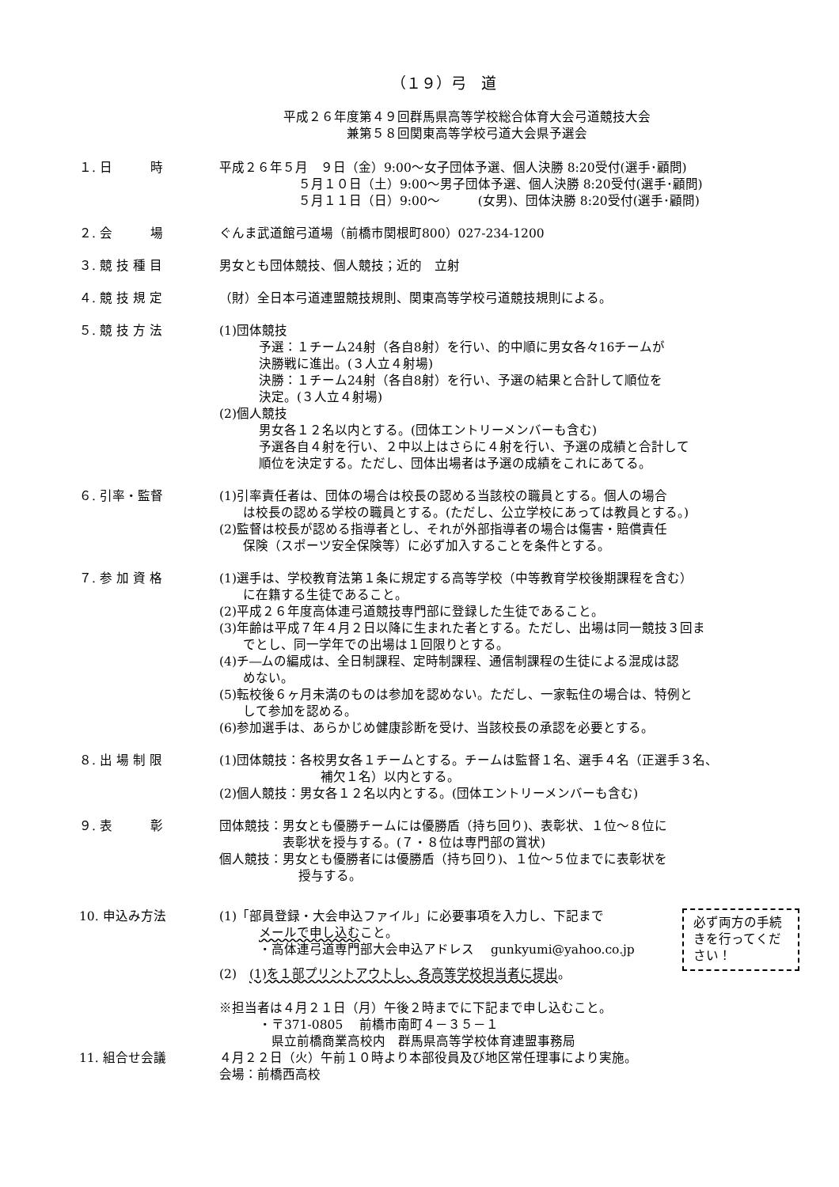（１９）弓　道
平成２６年度第４９回群馬県高等学校総合体育大会弓道競技大会
兼第５８回関東高等学校弓道大会県予選会
１. 日　　　時 平成２６年５月　９日（金）9:00～女子団体予選、個人決勝 8:20受付(選手･顧問)
５月１０日（土）9:00～男子団体予選、個人決勝 8:20受付(選手･顧問)
５月１１日（日）9:00～　　　(女男)、団体決勝 8:20受付(選手･顧問)
２. 会　　　場 ぐんま武道館弓道場（前橋市関根町800）027-234-1200
３. 競 技 種 目 男女とも団体競技、個人競技；近的　立射
４. 競 技 規 定 （財）全日本弓道連盟競技規則、関東高等学校弓道競技規則による。
５. 競 技 方 法 (1)団体競技
予選：１チーム24射（各自8射）を行い、的中順に男女各々16チームが
決勝戦に進出。(３人立４射場)
決勝：１チーム24射（各自8射）を行い、予選の結果と合計して順位を
決定。(３人立４射場)
(2)個人競技
男女各１２名以内とする。(団体エントリーメンバーも含む)
予選各自４射を行い、２中以上はさらに４射を行い、予選の成績と合計して
順位を決定する。ただし、団体出場者は予選の成績をこれにあてる。
６. 引率・監督 (1)引率責任者は、団体の場合は校長の認める当該校の職員とする。個人の場合
は校長の認める学校の職員とする。(ただし、公立学校にあっては教員とする。)
(2)監督は校長が認める指導者とし、それが外部指導者の場合は傷害・賠償責任
保険（スポーツ安全保険等）に必ず加入することを条件とする。
７. 参 加 資 格 (1)選手は、学校教育法第１条に規定する高等学校（中等教育学校後期課程を含む）
に在籍する生徒であること。
(2)平成２６年度高体連弓道競技専門部に登録した生徒であること。
(3)年齢は平成７年４月２日以降に生まれた者とする。ただし、出場は同一競技３回ま
でとし、同一学年での出場は１回限りとする。
(4)チ―ムの編成は、全日制課程、定時制課程、通信制課程の生徒による混成は認
めない。
(5)転校後６ヶ月未満のものは参加を認めない。ただし、一家転住の場合は、特例と
して参加を認める。
(6)参加選手は、あらかじめ健康診断を受け、当該校長の承認を必要とする。
８. 出 場 制 限 (1)団体競技：各校男女各１チームとする。チームは監督１名、選手４名（正選手３名、
補欠１名）以内とする。
(2)個人競技：男女各１２名以内とする。(団体エントリーメンバーも含む)
９. 表　　　彰 団体競技：男女とも優勝チームには優勝盾（持ち回り)、表彰状、１位～８位に
表彰状を授与する。(７・８位は専門部の賞状)
個人競技：男女とも優勝者には優勝盾（持ち回り)、１位～５位までに表彰状を
授与する。
10. 申込み方法
必ず両方の手続きを行ってください！
(1)「部員登録・大会申込ファイル」に必要事項を入力し、下記まで
メールで申し込むこと。
・高体連弓道専門部大会申込アドレス　 gunkyumi@yahoo.co.jp
(2)　(1)を１部プリントアウトし、各高等学校担当者に提出。
※担当者は４月２１日（月）午後２時までに下記まで申し込むこと。
・〒371-0805　 前橋市南町４－３５－１
　県立前橋商業高校内　群馬県高等学校体育連盟事務局
11. 組合せ会議 ４月２２日（火）午前１０時より本部役員及び地区常任理事により実施。
会場：前橋西高校